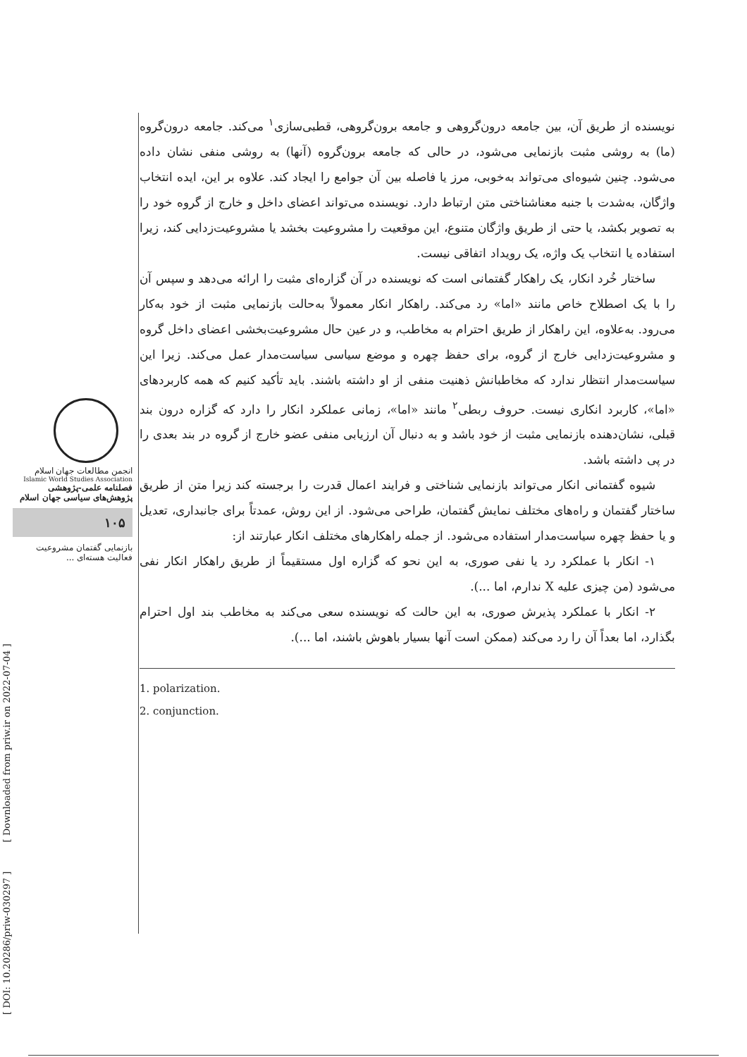نویسنده از طریق آن، بین جامعه درون‌گروهی و جامعه برون‌گروهی، قطبی‌سازی<sup>۱</sup> می‌کند. جامعه درون‌گروه (ما) به روشی مثبت بازنمایی می‌شود، در حالی که جامعه برون‌گروه (آنها) به روشی منفی نشان داده می‌شود. چنین شیوه‌ای می‌تواند به‌خوبی، مرز یا فاصله بین آن جوامع را ایجاد کند. علاوه بر این، ایده انتخاب واژگان، به‌شدت با جنبه معناشناختی متن ارتباط دارد. نویسنده می‌تواند اعضای داخل و خارج از گروه خود را به تصویر بکشد، یا حتی از طریق واژگان متنوع، این موقعیت را مشروعیت بخشد یا مشروعیت‌زدایی کند، زیرا استفاده یا انتخاب یک واژه، یک رویداد اتفاقی نیست.
ساختار خُرد انکار، یک راهکار گفتمانی است که نویسنده در آن گزاره‌ای مثبت را ارائه می‌دهد و سپس آن را با یک اصطلاح خاص مانند «اما» رد می‌کند. راهکار انکار معمولاً به‌حالت بازنمایی مثبت از خود به‌کار می‌رود. به‌علاوه، این راهکار از طریق احترام به مخاطب، و در عین حال مشروعیت‌بخشی اعضای داخل گروه و مشروعیت‌زدایی خارج از گروه، برای حفظ چهره و موضع سیاسی سیاست‌مدار عمل می‌کند. زیرا این سیاست‌مدار انتظار ندارد که مخاطبانش ذهنیت منفی از او داشته باشند. باید تأکید کنیم که همه کاربردهای «اما»، کاربرد انکاری نیست. حروف ربطی<sup>۲</sup> مانند «اما»، زمانی عملکرد انکار را دارد که گزاره درون بند قبلی، نشان‌دهنده بازنمایی مثبت از خود باشد و به دنبال آن ارزیابی منفی عضو خارج از گروه در بند بعدی را در پی داشته باشد.
شیوه گفتمانی انکار می‌تواند بازنمایی شناختی و فرایند اعمال قدرت را برجسته کند زیرا متن از طریق ساختار گفتمان و راه‌های مختلف نمایش گفتمان، طراحی می‌شود. از این روش، عمدتاً برای جانبداری، تعدیل و یا حفظ چهره سیاست‌مدار استفاده می‌شود. از جمله راهکارهای مختلف انکار عبارتند از:
۱- انکار با عملکرد رد یا نفی صوری، به این نحو که گزاره اول مستقیماً از طریق راهکار انکار نفی می‌شود (من چیزی علیه X ندارم، اما ...).
۲- انکار با عملکرد پذیرش صوری، به این حالت که نویسنده سعی می‌کند به مخاطب بند اول احترام بگذارد، اما بعداً آن را رد می‌کند (ممکن است آنها بسیار باهوش باشند، اما ...).
1. polarization.
2. conjunction.
انجمن مطالعات جهان اسلام
Islamic World Studies Association
فصلنامه علمی-پژوهشی
پژوهش‌های سیاسی جهان اسلام
۱۰۵
بازنمایی گفتمان مشروعیت
فعالیت هسته‌ای ...
[ DOI: 10.20286/priw-030297 ] [ Downloaded from priw.ir on 2022-07-04 ]